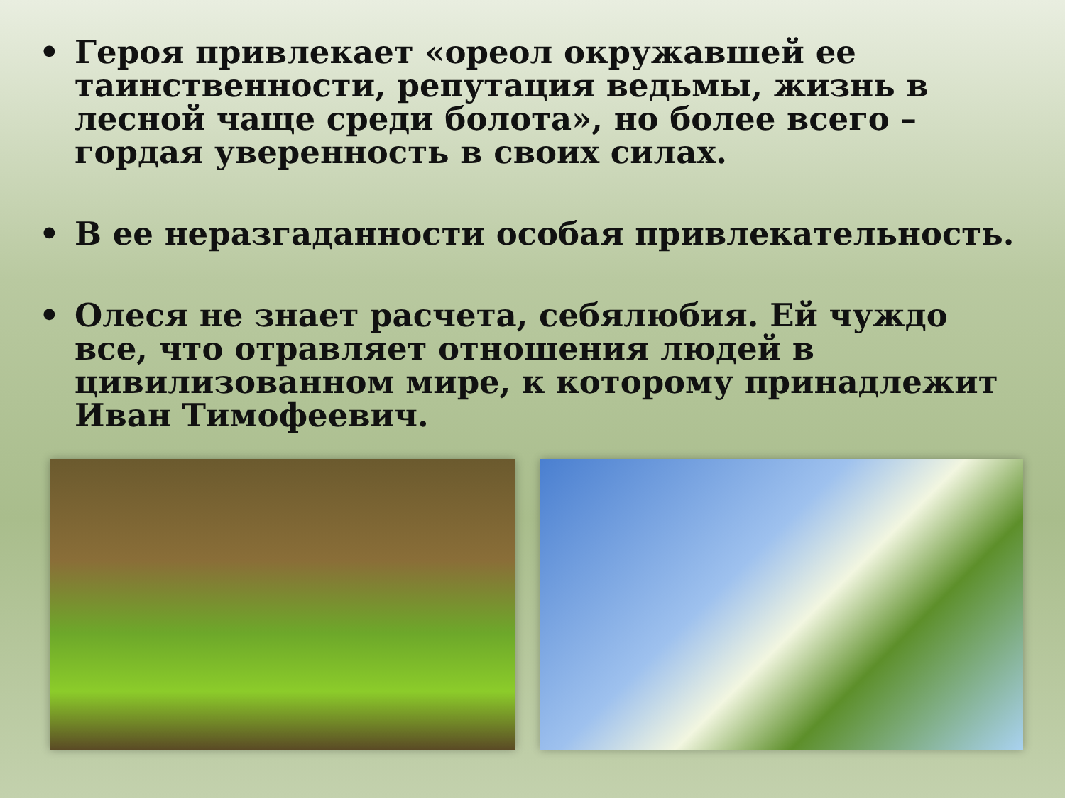• Героя привлекает «ореол окружавшей ее таинственности, репутация ведьмы, жизнь в лесной чаще среди болота», но более всего – гордая уверенность в своих силах.
• В ее неразгаданности особая привлекательность.
• Олеся не знает расчета, себялюбия. Ей чуждо все, что отравляет отношения людей в цивилизованном мире, к которому принадлежит Иван Тимофеевич.